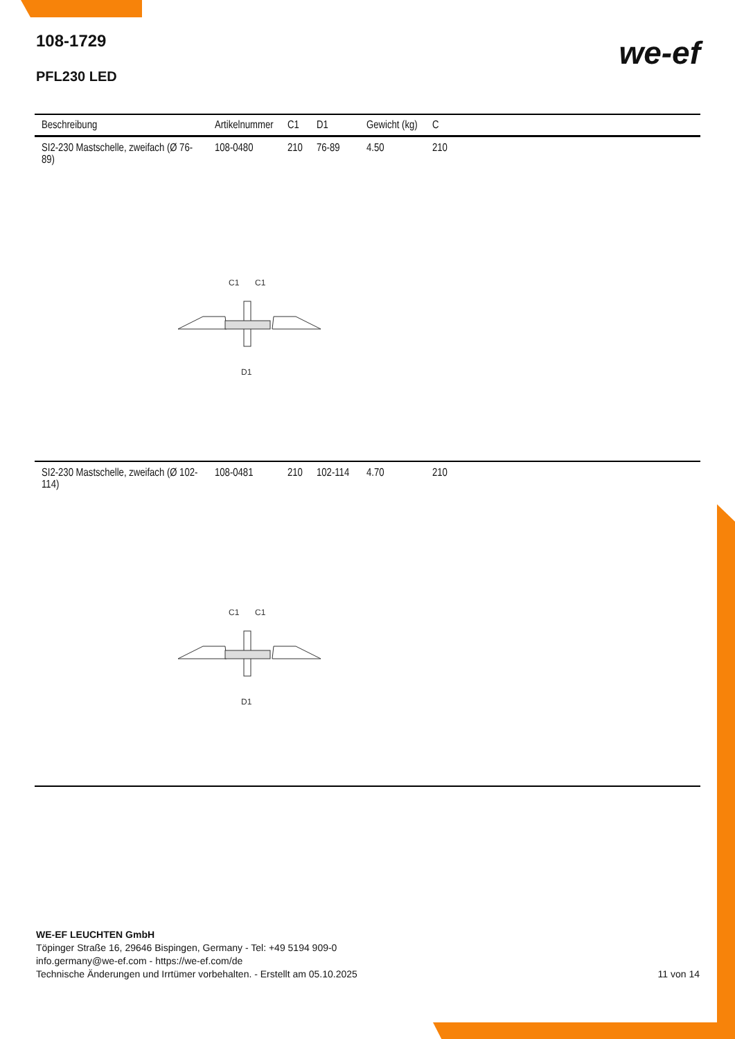108-1729
PFL230 LED
we-ef
| Beschreibung | Artikelnummer | C1 | D1 | Gewicht (kg) | C |
| --- | --- | --- | --- | --- | --- |
| SI2-230 Mastschelle, zweifach (Ø 76-89) | 108-0480 | 210 | 76-89 | 4.50 | 210 |
| SI2-230 Mastschelle, zweifach (Ø 102-114) | 108-0481 | 210 | 102-114 | 4.70 | 210 |
C1
C1
D1
C1
C1
D1
WE-EF LEUCHTEN GmbH
Töpinger Straße 16, 29646 Bispingen, Germany - Tel: +49 5194 909-0
info.germany@we-ef.com - https://we-ef.com/de
Technische Änderungen und Irrtümer vorbehalten. - Erstellt am 05.10.2025 11 von 14